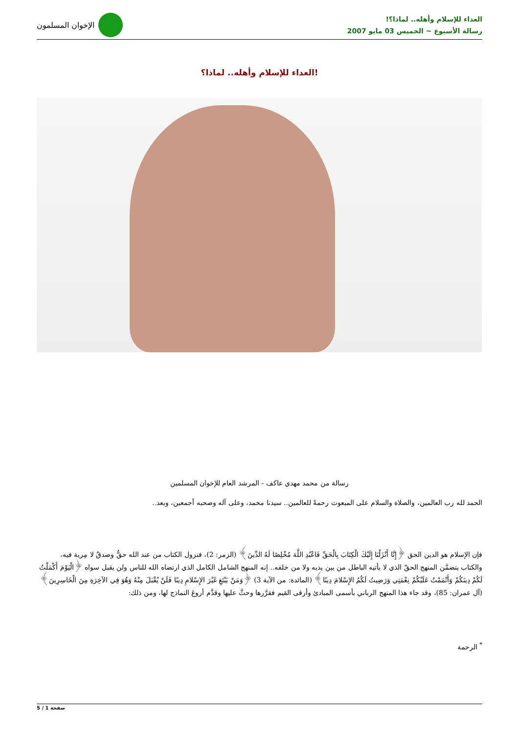العداء للإسلام وأهله.. لماذا؟!
رسالة الأسبوع ~ الخميس 03 مايو 2007
الإخوان المسلمون
العداء للإسلام وأهله.. لماذا؟!
رسالة من محمد مهدي عاكف - المرشد العام للإخوان المسلمين
الحمد لله رب العالمين، والصلاة والسلام على المبعوث رحمةً للعالمين.. سيدنا محمد، وعلى آله وصحبه أجمعين، وبعد..
فإن الإسلام هو الدين الحق ﴿إِنَّا أَنْزَلْنَا إِلَيْكَ الْكِتَابَ بِالْحَقِّ فَاعْبُدِ اللَّهَ مُخْلِصًا لَهُ الدِّينَ﴾ (الزمر: 2)، فنزول الكتاب من عند الله حقٌّ وصدقٌ لا مِرية فيه، والكتاب يتضمَّن المنهج الحقّ الذي لا يأتيه الباطل من بين يديه ولا من خلفه.. إنه المنهج الشامل الكامل الذي ارتضاه الله للناس ولن يقبل سواه ﴿الْيَوْمَ أَكْمَلْتُ لَكُمْ دِينَكُمْ وَأَتْمَمْتُ عَلَيْكُمْ نِعْمَتِي وَرَضِيتُ لَكُمُ الإِسْلامَ دِينًا﴾ (المائدة: من الآية 3) ﴿وَمَنْ يَبْتَغِ غَيْرَ الإِسْلامِ دِينًا فَلَنْ يُقْبَلَ مِنْهُ وَهُوَ فِي الآخِرَةِ مِنَ الْخَاسِرِينَ﴾ (آل عمران: 85)، وقد جاء هذا المنهج الرباني بأسمى المبادئ وأرقى القيم فقرَّرها وحثَّ عليها وقدَّم أروعَ النماذج لها، ومن ذلك:
<sup>*</sup> الرحمة
صفحة 1 / 5